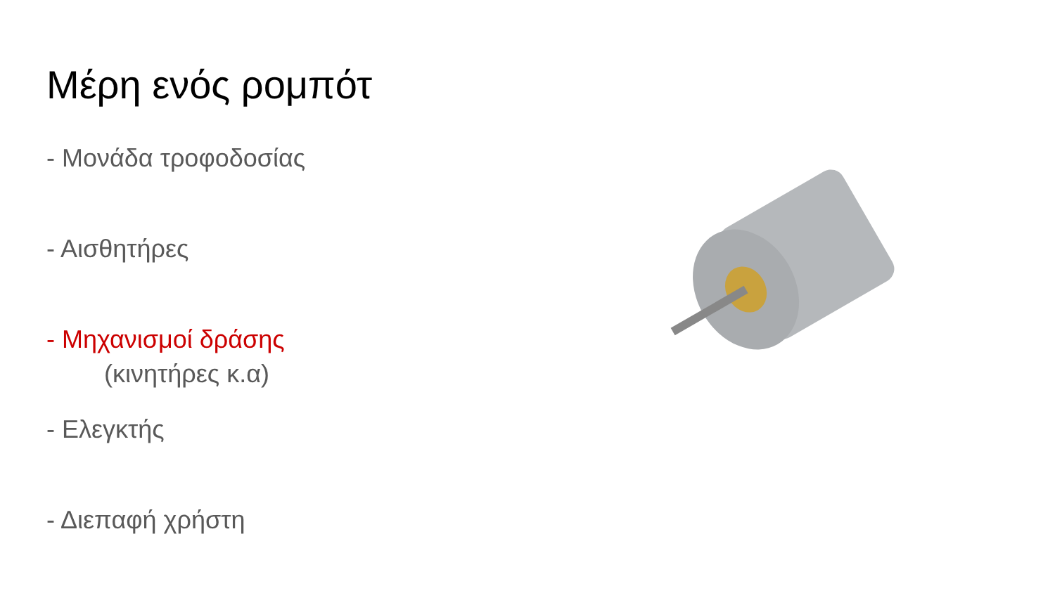Μέρη ενός ρομπότ
- Μονάδα τροφοδοσίας
- Αισθητήρες
- Μηχανισμοί δράσης
(κινητήρες κ.α)
- Ελεγκτής
- Διεπαφή χρήστη